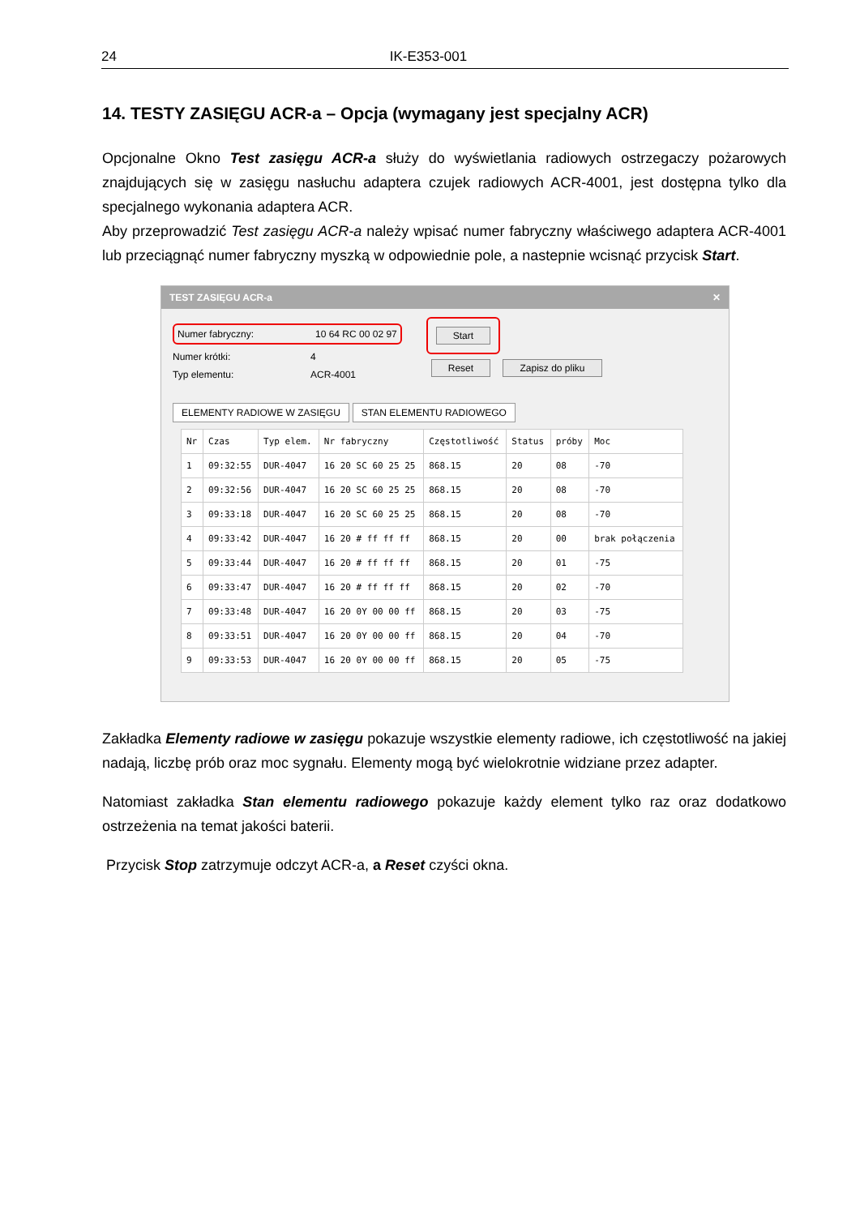24 IK-E353-001
14. TESTY ZASIĘGU ACR-a – Opcja (wymagany jest specjalny ACR)
Opcjonalne Okno Test zasięgu ACR-a służy do wyświetlania radiowych ostrzegaczy pożarowych znajdujących się w zasięgu nasłuchu adaptera czujek radiowych ACR-4001, jest dostępna tylko dla specjalnego wykonania adaptera ACR.
Aby przeprowadzić Test zasięgu ACR-a należy wpisać numer fabryczny właściwego adaptera ACR-4001 lub przeciągnąć numer fabryczny myszką w odpowiednie pole, a nastepnie wcisnąć przycisk Start.
TEST ZASIĘGU ACR-a ✕
Numer fabryczny: 10 64 RC 00 02 97
Numer krótki: 4
Typ elementu: ACR-4001
Start
Reset Zapisz do pliku
ELEMENTY RADIOWE W ZASIĘGU STAN ELEMENTU RADIOWEGO
| Nr | Czas | Typ elem. | Nr fabryczny | Częstotliwość | Status | próby | Moc |
| --- | --- | --- | --- | --- | --- | --- | --- |
| 1 | 09:32:55 | DUR-4047 | 16 20 SC 60 25 25 | 868.15 | 20 | 08 | -70 |
| 2 | 09:32:56 | DUR-4047 | 16 20 SC 60 25 25 | 868.15 | 20 | 08 | -70 |
| 3 | 09:33:18 | DUR-4047 | 16 20 SC 60 25 25 | 868.15 | 20 | 08 | -70 |
| 4 | 09:33:42 | DUR-4047 | 16 20 # ff ff ff | 868.15 | 20 | 00 | brak połączenia |
| 5 | 09:33:44 | DUR-4047 | 16 20 # ff ff ff | 868.15 | 20 | 01 | -75 |
| 6 | 09:33:47 | DUR-4047 | 16 20 # ff ff ff | 868.15 | 20 | 02 | -70 |
| 7 | 09:33:48 | DUR-4047 | 16 20 0Y 00 00 ff | 868.15 | 20 | 03 | -75 |
| 8 | 09:33:51 | DUR-4047 | 16 20 0Y 00 00 ff | 868.15 | 20 | 04 | -70 |
| 9 | 09:33:53 | DUR-4047 | 16 20 0Y 00 00 ff | 868.15 | 20 | 05 | -75 |
Zakładka Elementy radiowe w zasięgu pokazuje wszystkie elementy radiowe, ich częstotliwość na jakiej nadają, liczbę prób oraz moc sygnału. Elementy mogą być wielokrotnie widziane przez adapter.
Natomiast zakładka Stan elementu radiowego pokazuje każdy element tylko raz oraz dodatkowo ostrzeżenia na temat jakości baterii.
Przycisk Stop zatrzymuje odczyt ACR-a, a Reset czyści okna.